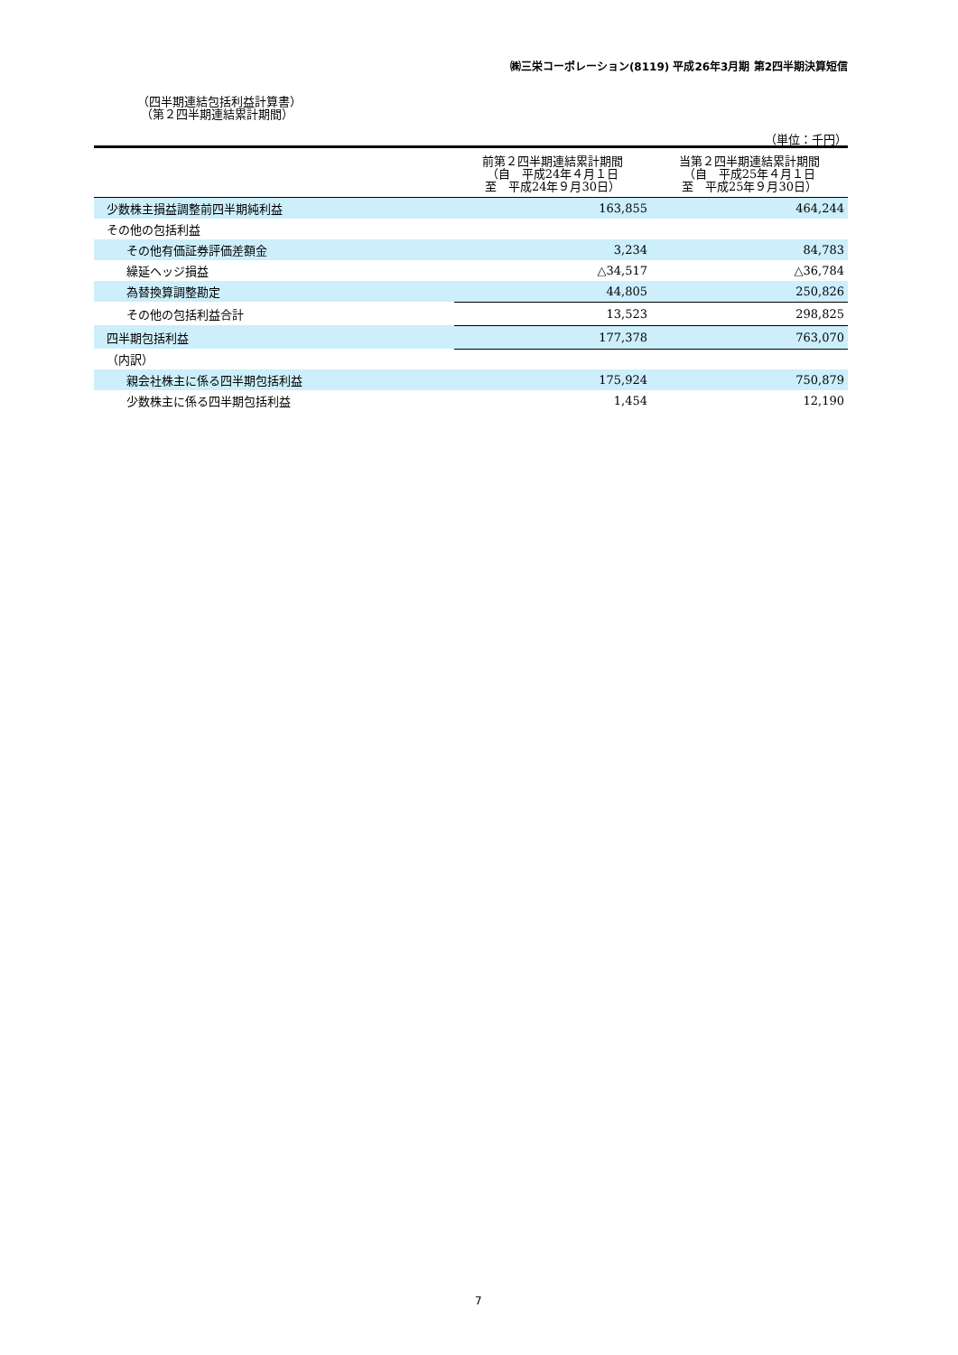㈱三栄コーポレーション(8119) 平成26年3月期 第2四半期決算短信
（四半期連結包括利益計算書）
（第２四半期連結累計期間）
（単位：千円）
| | 前第２四半期連結累計期間 （自 平成24年４月１日 至 平成24年９月30日） | 当第２四半期連結累計期間 （自 平成25年４月１日 至 平成25年９月30日） |
| --- | --- | --- |
| 少数株主損益調整前四半期純利益 | 163,855 | 464,244 |
| その他の包括利益 | | |
| その他有価証券評価差額金 | 3,234 | 84,783 |
| 繰延ヘッジ損益 | △34,517 | △36,784 |
| 為替換算調整勘定 | 44,805 | 250,826 |
| その他の包括利益合計 | 13,523 | 298,825 |
| 四半期包括利益 | 177,378 | 763,070 |
| （内訳） | | |
| 親会社株主に係る四半期包括利益 | 175,924 | 750,879 |
| 少数株主に係る四半期包括利益 | 1,454 | 12,190 |
7